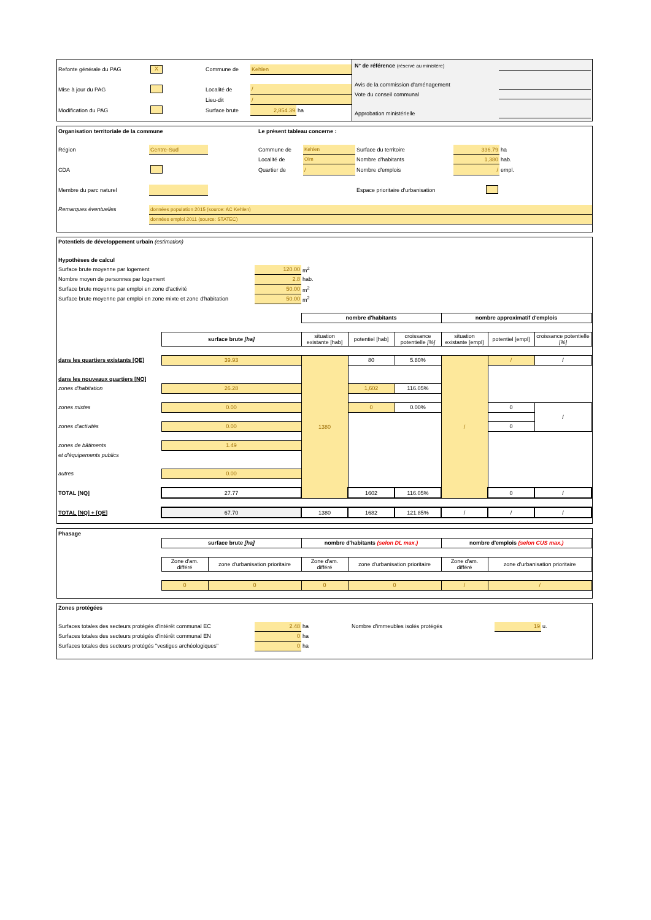| Refonte générale du PAG | X | Commune de | Kehlen | |
| Mise à jour du PAG | | Localité de | / | |
| | | Lieu-dit | / | |
| Modification du PAG | | Surface brute | 2,854.39 | ha |
| N° de référence (réservé au ministère) | |
| Avis de la commission d'aménagement | |
| Vote du conseil communal | |
| Approbation ministérielle | |
| Organisation territoriale de la commune | | | Le présent tableau concerne : | | | | |
| Région | Centre-Sud | | Commune de | Kehlen | Surface du territoire | 336.79 | ha |
| | | | Localité de | Olm | Nombre d'habitants | 1,380 | hab. |
| CDA | | | Quartier de | / | Nombre d'emplois | / | empl. |
| Membre du parc naturel | | | | | Espace prioritaire d'urbanisation | | |
| Remarques éventuelles | données population 2015 (source: AC Kehlen) | | | | | | |
| | données emploi 2011 (source: STATEC) | | | | | | |
| Potentiels de développement urbain (estimation) | | | | | | | | |
| Hypothèses de calcul | | | | | | | | |
| Surface brute moyenne par logement | | 120.00 | m<sup>2</sup> | | | | | |
| Nombre moyen de personnes par logement | | 2.8 | hab. | | | | | |
| Surface brute moyenne par emploi en zone d'activité | | 50.00 | m<sup>2</sup> | | | | | |
| Surface brute moyenne par emploi en zone mixte et zone d'habitation | | 50.00 | m<sup>2</sup> | | | | | |
| | | | nombre d'habitants | | | nombre approximatif d'emplois | | |
| | surface brute [ha] | | situation existante [hab] | potentiel [hab] | croissance potentielle [%] | situation existante [empl] | potentiel [empl] | croissance potentielle [%] |
| dans les quartiers existants [QE] | 39.93 | | 1380 | 80 | 5.80% | / | / | / |
| dans les nouveaux quartiers [NQ] | | | | | | | | |
| zones d'habitation | 26.28 | | | 1,602 | 116.05% | | | |
| zones mixtes | 0.00 | | | 0 | 0.00% | | 0 | / |
| zones d'activités | 0.00 | | | | | | 0 | |
| zones de bâtiments | 1.49 | | | | | | | |
| et d'équipements publics | | | | | | | | |
| autres | 0.00 | | | | | | | |
| TOTAL [NQ] | 27.77 | | | 1602 | 116.05% | | 0 | / |
| TOTAL [NQ] + [QE] | 67.70 | | 1380 | 1682 | 121.85% | / | / | / |
| Phasage | | | | | | |
| | surface brute [ha] | | nombre d'habitants (selon DL max.) | | nombre d'emplois (selon CUS max.) | |
| | Zone d'am. différé | zone d'urbanisation prioritaire | Zone d'am. différé | zone d'urbanisation prioritaire | Zone d'am. différé | zone d'urbanisation prioritaire |
| | 0 | 0 | 0 | 0 | / | / |
| Zones protégées | | | | | |
| Surfaces totales des secteurs protégés d'intérêt communal EC | 2.48 | ha | Nombre d'immeubles isolés protégés | 19 | u. |
| Surfaces totales des secteurs protégés d'intérêt communal EN | 0 | ha | | | |
| Surfaces totales des secteurs protégés "vestiges archéologiques" | 0 | ha | | | |